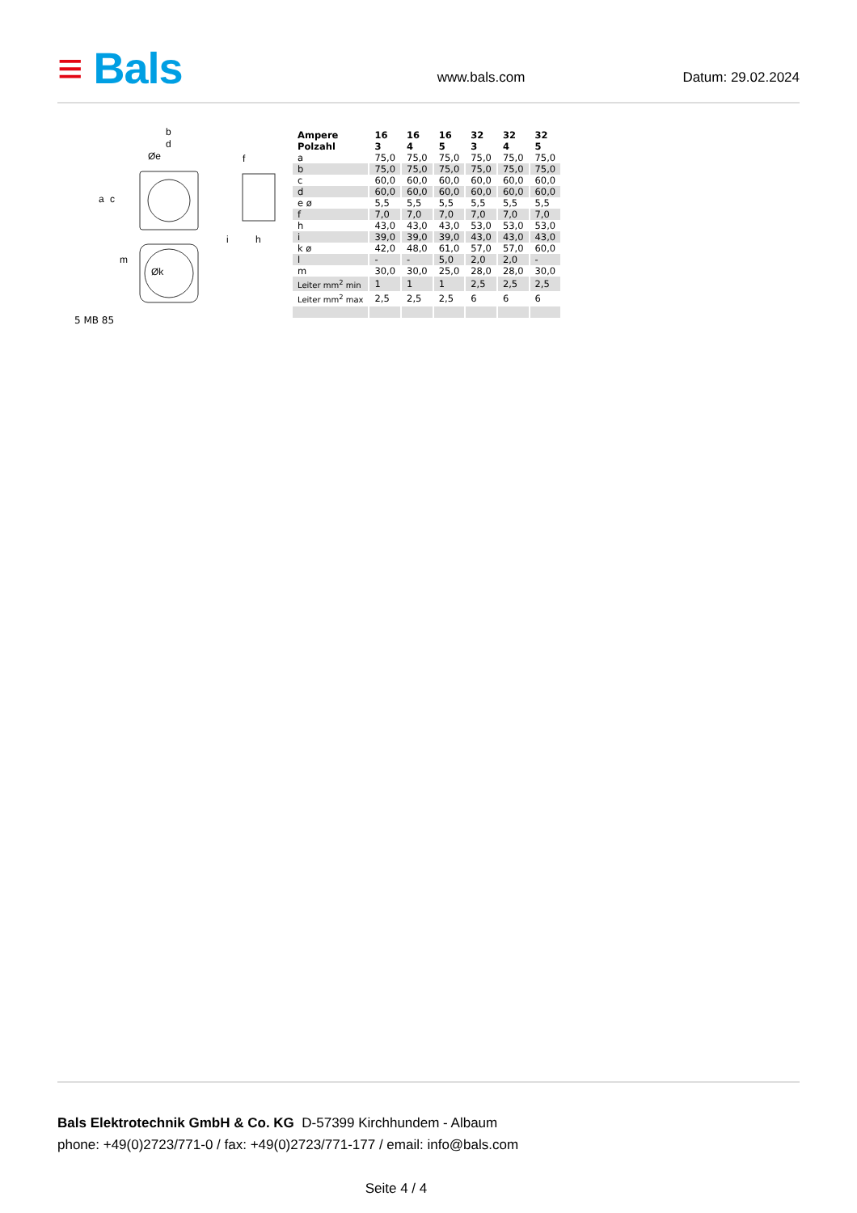≡ Bals
www.bals.com
Datum: 29.02.2024
b
d
Øe
a
c
f
i
h
Øk
m
5 MB 85
| Ampere Polzahl | 16 3 | 16 4 | 16 5 | 32 3 | 32 4 | 32 5 |
| --- | --- | --- | --- | --- | --- | --- |
| a | 75,0 | 75,0 | 75,0 | 75,0 | 75,0 | 75,0 |
| b | 75,0 | 75,0 | 75,0 | 75,0 | 75,0 | 75,0 |
| c | 60,0 | 60,0 | 60,0 | 60,0 | 60,0 | 60,0 |
| d | 60,0 | 60,0 | 60,0 | 60,0 | 60,0 | 60,0 |
| e ø | 5,5 | 5,5 | 5,5 | 5,5 | 5,5 | 5,5 |
| f | 7,0 | 7,0 | 7,0 | 7,0 | 7,0 | 7,0 |
| h | 43,0 | 43,0 | 43,0 | 53,0 | 53,0 | 53,0 |
| i | 39,0 | 39,0 | 39,0 | 43,0 | 43,0 | 43,0 |
| k ø | 42,0 | 48,0 | 61,0 | 57,0 | 57,0 | 60,0 |
| l | - | - | 5,0 | 2,0 | 2,0 | - |
| m | 30,0 | 30,0 | 25,0 | 28,0 | 28,0 | 30,0 |
| Leiter mm<sup>2</sup> min | 1 | 1 | 1 | 2,5 | 2,5 | 2,5 |
| Leiter mm<sup>2</sup> max | 2,5 | 2,5 | 2,5 | 6 | 6 | 6 |
Bals Elektrotechnik GmbH & Co. KG D-57399 Kirchhundem - Albaum
phone: +49(0)2723/771-0 / fax: +49(0)2723/771-177 / email: info@bals.com
Seite 4 / 4